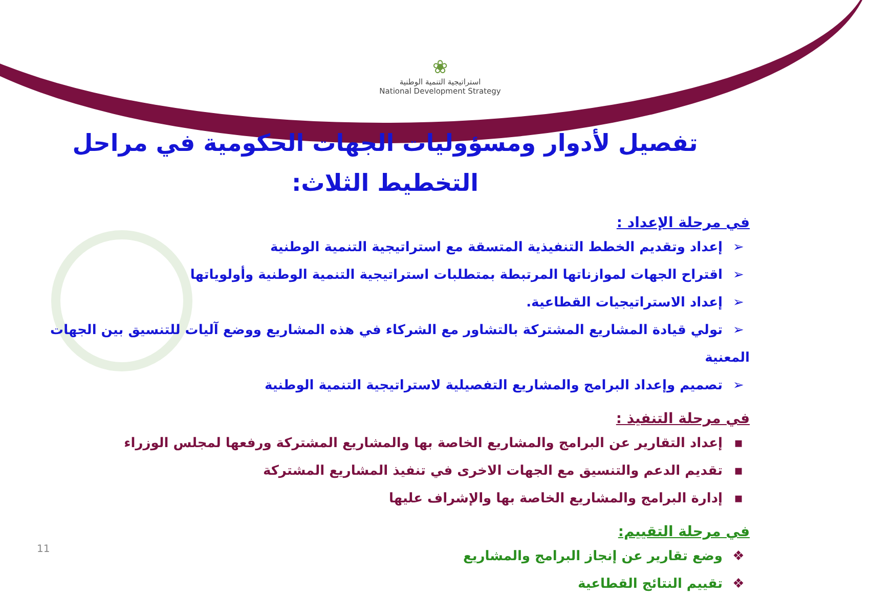❀
استراتيجية التنمية الوطنية
National Development Strategy
تفصيل لأدوار ومسؤوليات الجهات الحكومية في مراحل التخطيط الثلاث:
في مرحلة الإعداد :
➢ إعداد وتقديم الخطط التنفيذية المتسقة مع استراتيجية التنمية الوطنية
➢ اقتراح الجهات لموازناتها المرتبطة بمتطلبات استراتيجية التنمية الوطنية وأولوياتها
➢ إعداد الاستراتيجيات القطاعية.
➢ تولي قيادة المشاريع المشتركة بالتشاور مع الشركاء في هذه المشاريع ووضع آليات للتنسيق بين الجهات المعنية
➢ تصميم وإعداد البرامج والمشاريع التفصيلية لاستراتيجية التنمية الوطنية
في مرحلة التنفيذ :
▪ إعداد التقارير عن البرامج والمشاريع الخاصة بها والمشاريع المشتركة ورفعها لمجلس الوزراء
▪ تقديم الدعم والتنسيق مع الجهات الاخرى في تنفيذ المشاريع المشتركة
▪ إدارة البرامج والمشاريع الخاصة بها والإشراف عليها
في مرحلة التقييم:
❖ وضع تقارير عن إنجاز البرامج والمشاريع
❖ تقييم النتائج القطاعية
11